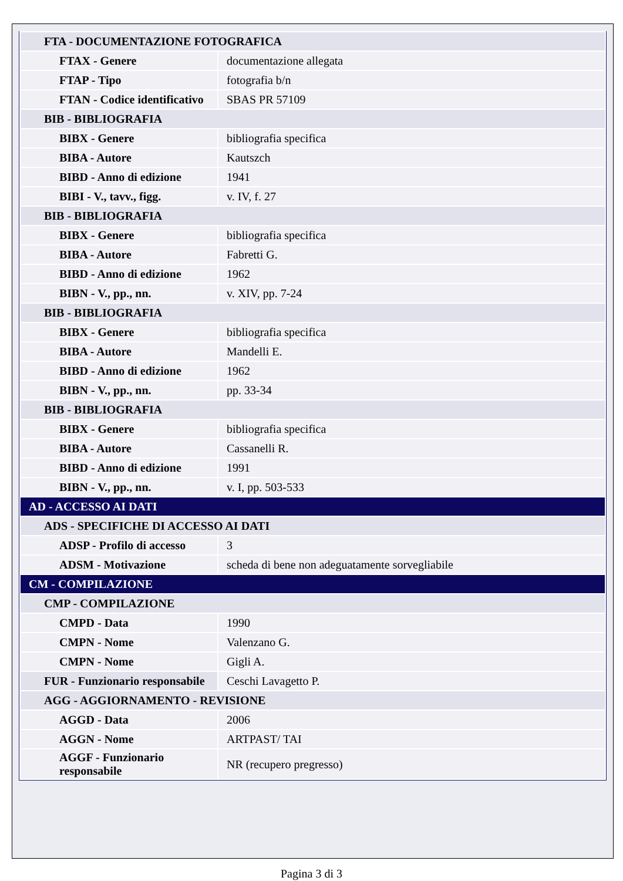| FTA - DOCUMENTAZIONE FOTOGRAFICA | |
| FTAX - Genere | documentazione allegata |
| FTAP - Tipo | fotografia b/n |
| FTAN - Codice identificativo | SBAS PR 57109 |
| BIB - BIBLIOGRAFIA | |
| BIBX - Genere | bibliografia specifica |
| BIBA - Autore | Kautszch |
| BIBD - Anno di edizione | 1941 |
| BIBI - V., tavv., figg. | v. IV, f. 27 |
| BIB - BIBLIOGRAFIA | |
| BIBX - Genere | bibliografia specifica |
| BIBA - Autore | Fabretti G. |
| BIBD - Anno di edizione | 1962 |
| BIBN - V., pp., nn. | v. XIV, pp. 7-24 |
| BIB - BIBLIOGRAFIA | |
| BIBX - Genere | bibliografia specifica |
| BIBA - Autore | Mandelli E. |
| BIBD - Anno di edizione | 1962 |
| BIBN - V., pp., nn. | pp. 33-34 |
| BIB - BIBLIOGRAFIA | |
| BIBX - Genere | bibliografia specifica |
| BIBA - Autore | Cassanelli R. |
| BIBD - Anno di edizione | 1991 |
| BIBN - V., pp., nn. | v. I, pp. 503-533 |
| AD - ACCESSO AI DATI | |
| ADS - SPECIFICHE DI ACCESSO AI DATI | |
| ADSP - Profilo di accesso | 3 |
| ADSM - Motivazione | scheda di bene non adeguatamente sorvegliabile |
| CM - COMPILAZIONE | |
| CMP - COMPILAZIONE | |
| CMPD - Data | 1990 |
| CMPN - Nome | Valenzano G. |
| CMPN - Nome | Gigli A. |
| FUR - Funzionario responsabile | Ceschi Lavagetto P. |
| AGG - AGGIORNAMENTO - REVISIONE | |
| AGGD - Data | 2006 |
| AGGN - Nome | ARTPAST/ TAI |
| AGGF - Funzionario responsabile | NR (recupero pregresso) |
Pagina 3 di 3